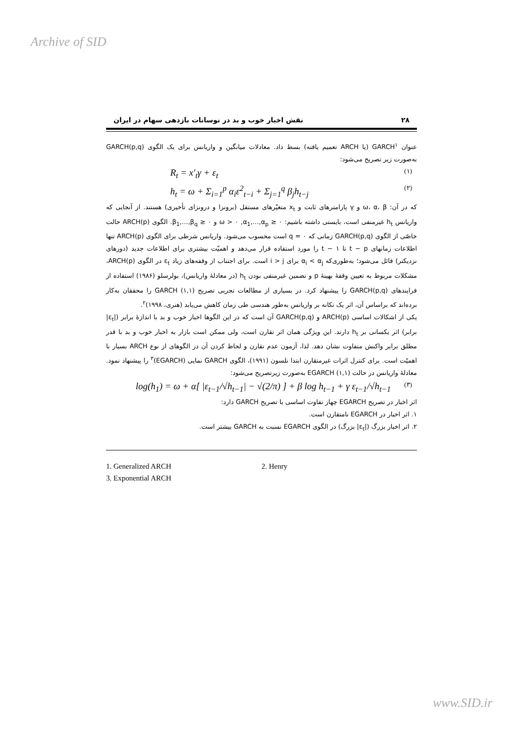Archive of SID
۲۸ نقش اخبار خوب و بد در نوسانات بازدهی سهام در ایران
عنوان GARCH<sup>۱</sup> (یا ARCH تعمیم یافته) بسط داد. معادلات میانگین و واریانس برای یک الگوی GARCH(p,q) به‌صورت زیر تصریح می‌شود:
R<sub>t</sub> = x′<sub>t</sub>γ + ε<sub>t</sub> (۱)
h<sub>t</sub> = ω + Σ<sub>i=1</sub><sup>p</sup> α<sub>i</sub>ε<sup>2</sup><sub>t−i</sub> + Σ<sub>j=1</sub><sup>q</sup> β<sub>j</sub>h<sub>t−j</sub> (۲)
که در آن: ω، α، β و γ پارامترهای ثابت و x<sub>t</sub> متغیّرهای مستقل (برونزا و درونزای تأخیری) هستند. از آنجایی که واریانس h<sub>t</sub> غیرمنفی است، بایستی داشته باشیم: ω > ۰ ,α<sub>1</sub>,…,α<sub>p</sub> ≥ ۰ و β<sub>1</sub>,…,β<sub>q</sub> ≥ ۰. الگوی ARCH(p) حالت خاصّی از الگوی GARCH(p,q) زمانی که q = ۰ است محسوب می‌شود. واریانس شرطی برای الگوی ARCH(p) تنها اطلاعات زمانهای t − p تا t − ۱ را مورد استفاده قرار می‌دهد و اهمیّت بیشتری برای اطلاعات جدید (دورهای نزدیکتر) قائل می‌شود؛ به‌طوری‌که α<sub>i</sub> < α<sub>j</sub> برای i > j است. برای اجتناب از وقفه‌های زیاد ε<sub>t</sub> در الگوی ARCH(p)، مشکلات مربوط به تعیین وقفۀ بهینۀ p و تضمین غیرمنفی بودن h<sub>t</sub> (در معادلۀ واریانس)، بولرسلو (۱۹۸۶) استفاده از فرایندهای GARCH(p,q) را پیشنهاد کرد. در بسیاری از مطالعات تجربی تصریح GARCH (۱,۱) را محققان به‌کار برده‌اند که براساس آن، اثر یک تکانه بر واریانس به‌طور هندسی طی زمان کاهش می‌یابد (هنری، ۱۹۹۸)<sup>۲</sup>.
یکی از اشکالات اساسی ARCH(p) و GARCH(p,q) آن است که در این الگوها اخبار خوب و بد با اندازۀ برابر (|ε<sub>t</sub>| برابر) اثر یکسانی بر h<sub>t</sub> دارند. این ویژگی همان اثر تقارن است، ولی ممکن است بازار به اخبار خوب و بد با قدر مطلق برابر واکنش متفاوت نشان دهد. لذا، آزمون عدم تقارن و لحاظ کردن آن در الگوهای از نوع ARCH بسیار با اهمیّت است. برای کنترل اثرات غیرمتقارن ابتدا نلسون (۱۹۹۱)، الگوی GARCH نمایی (EGARCH)<sup>۳</sup> را پیشنهاد نمود. معادلۀ واریانس در حالت EGARCH (۱,۱) به‌صورت زیرتصریح می‌شود:
log(h<sub>1</sub>) = ω + α[ |ε<sub>t−1</sub>/√h<sub>t−1</sub>| − √(2/π) ] + β log h<sub>t−1</sub> + γ ε<sub>t−1</sub>/√h<sub>t−1</sub> (۳)
اثر اخبار در تصریح EGARCH چهار تفاوت اساسی با تصریح GARCH دارد:
۱. اثر اخبار در EGARCH نامتقارن است.
۲. اثر اخبار بزرگ (|ε<sub>t</sub>| بزرگ) در الگوی EGARCH نسبت به GARCH بیشتر است.
1. Generalized ARCH
2. Henry
3. Exponential ARCH
www.SID.ir